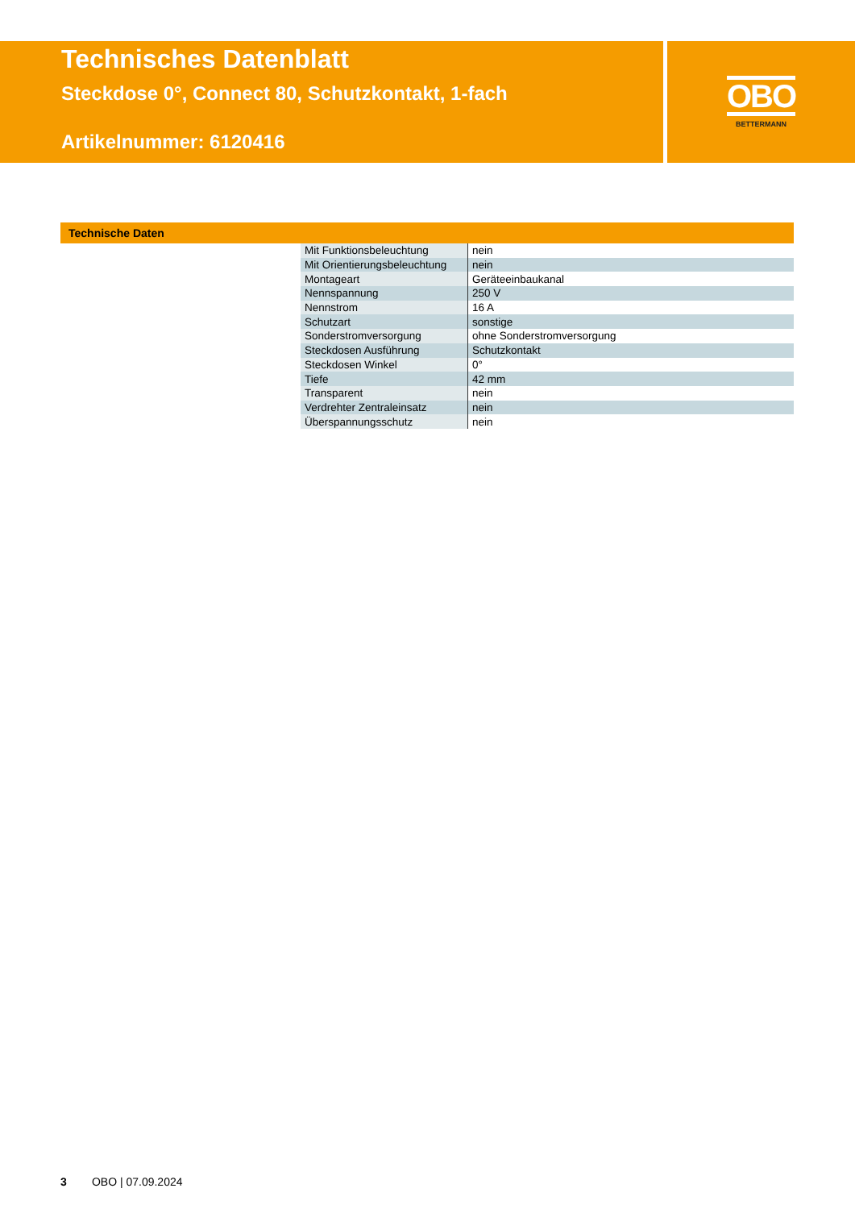Technisches Datenblatt
Steckdose 0°, Connect 80, Schutzkontakt, 1-fach
Artikelnummer: 6120416
OBO
BETTERMANN
Technische Daten
| Mit Funktionsbeleuchtung | nein |
| Mit Orientierungsbeleuchtung | nein |
| Montageart | Geräteeinbaukanal |
| Nennspannung | 250 V |
| Nennstrom | 16 A |
| Schutzart | sonstige |
| Sonderstromversorgung | ohne Sonderstromversorgung |
| Steckdosen Ausführung | Schutzkontakt |
| Steckdosen Winkel | 0° |
| Tiefe | 42 mm |
| Transparent | nein |
| Verdrehter Zentraleinsatz | nein |
| Überspannungsschutz | nein |
3 OBO | 07.09.2024